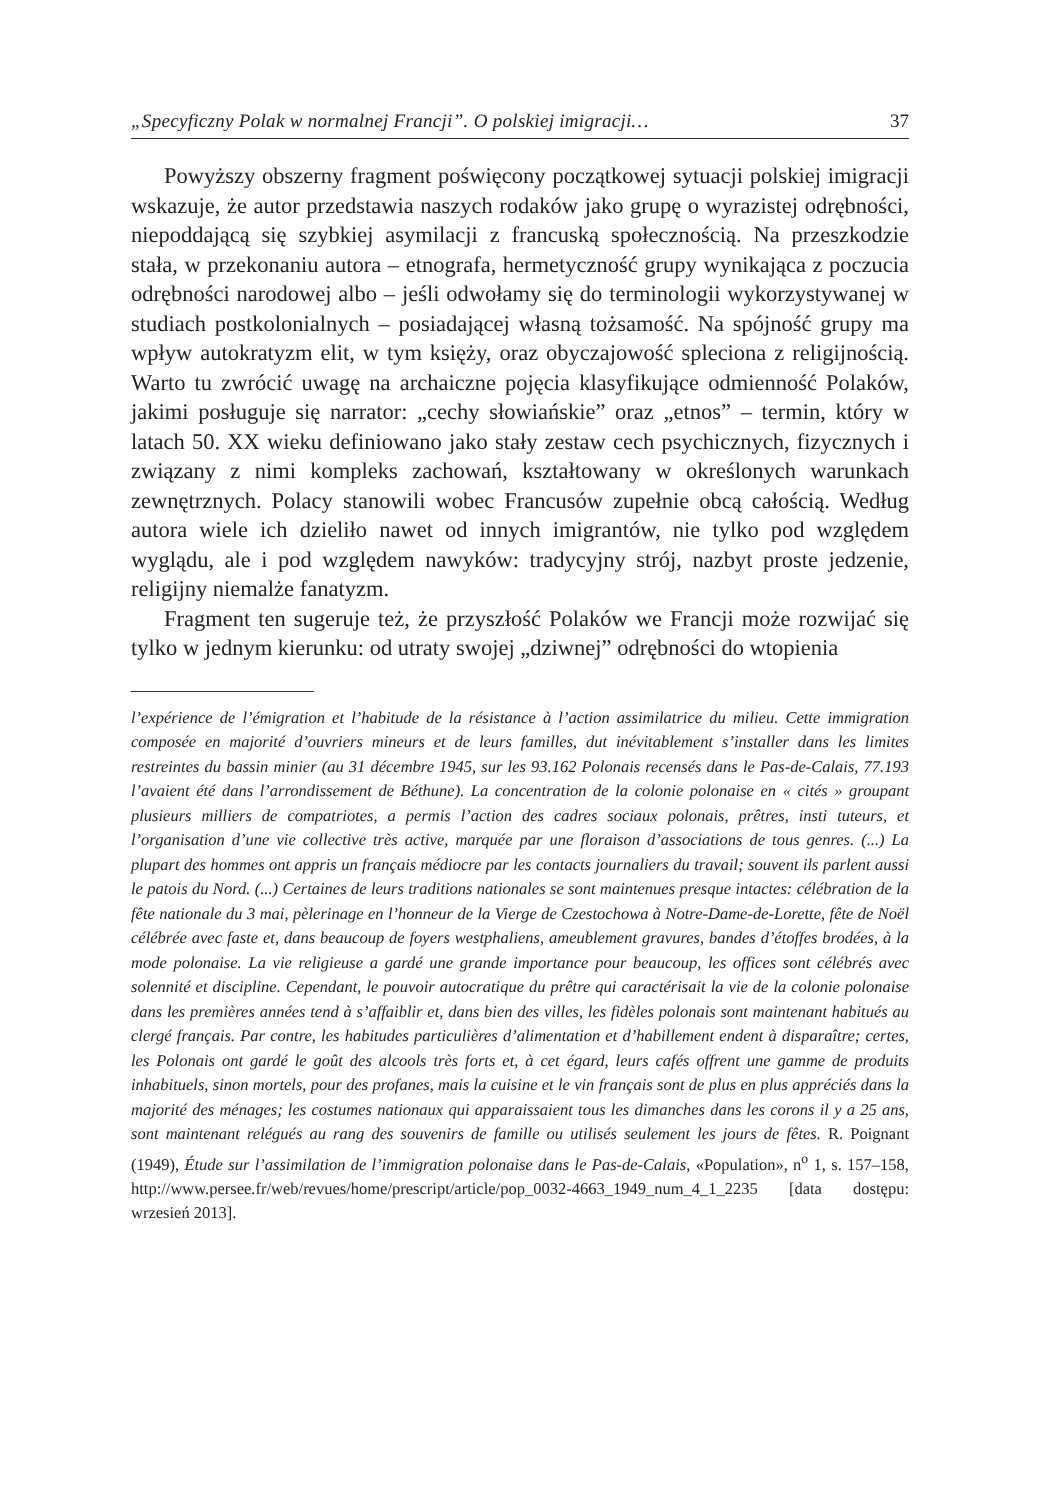„Specyficzny Polak w normalnej Francji”. O polskiej imigracji… 37
Powyższy obszerny fragment poświęcony początkowej sytuacji polskiej imigracji wskazuje, że autor przedstawia naszych rodaków jako grupę o wyrazistej odrębności, niepoddającą się szybkiej asymilacji z francuską społecznością. Na przeszkodzie stała, w przekonaniu autora – etnografa, hermetyczność grupy wynikająca z poczucia odrębności narodowej albo – jeśli odwołamy się do terminologii wykorzystywanej w studiach postkolonialnych – posiadającej własną tożsamość. Na spójność grupy ma wpływ autokratyzm elit, w tym księży, oraz obyczajowość spleciona z religijnością. Warto tu zwrócić uwagę na archaiczne pojęcia klasyfikujące odmienność Polaków, jakimi posługuje się narrator: „cechy słowiańskie” oraz „etnos” – termin, który w latach 50. XX wieku definiowano jako stały zestaw cech psychicznych, fizycznych i związany z nimi kompleks zachowań, kształtowany w określonych warunkach zewnętrznych. Polacy stanowili wobec Francusów zupełnie obcą całością. Według autora wiele ich dzieliło nawet od innych imigrantów, nie tylko pod względem wyglądu, ale i pod względem nawyków: tradycyjny strój, nazbyt proste jedzenie, religijny niemalże fanatyzm.
Fragment ten sugeruje też, że przyszłość Polaków we Francji może rozwijać się tylko w jednym kierunku: od utraty swojej „dziwnej” odrębności do wtopienia
l’expérience de l’émigration et l’habitude de la résistance à l’action assimilatrice du milieu. Cette immigration composée en majorité d’ouvriers mineurs et de leurs familles, dut inévitablement s’installer dans les limites restreintes du bassin minier (au 31 décembre 1945, sur les 93.162 Polonais recensés dans le Pas-de-Calais, 77.193 l’avaient été dans l’arrondissement de Béthune). La concentration de la colonie polonaise en « cités » groupant plusieurs milliers de compatriotes, a permis l’action des cadres sociaux polonais, prêtres, insti tuteurs, et l’organisation d’une vie collective très active, marquée par une floraison d’associations de tous genres. (...) La plupart des hommes ont appris un français médiocre par les contacts journaliers du travail; souvent ils parlent aussi le patois du Nord. (...) Certaines de leurs traditions nationales se sont maintenues presque intactes: célébration de la fête nationale du 3 mai, pèlerinage en l’honneur de la Vierge de Czestochowa à Notre-Dame-de-Lorette, fête de Noël célébrée avec faste et, dans beaucoup de foyers westphaliens, ameublement gravures, bandes d’étoffes brodées, à la mode polonaise. La vie religieuse a gardé une grande importance pour beaucoup, les offices sont célébrés avec solennité et discipline. Cependant, le pouvoir autocratique du prêtre qui caractérisait la vie de la colonie polonaise dans les premières années tend à s’affaiblir et, dans bien des villes, les fidèles polonais sont maintenant habitués au clergé français. Par contre, les habitudes particulières d’alimentation et d’habillement endent à disparaître; certes, les Polonais ont gardé le goût des alcools très forts et, à cet égard, leurs cafés offrent une gamme de produits inhabituels, sinon mortels, pour des profanes, mais la cuisine et le vin français sont de plus en plus appréciés dans la majorité des ménages; les costumes nationaux qui apparaissaient tous les dimanches dans les corons il y a 25 ans, sont maintenant relégués au rang des souvenirs de famille ou utilisés seulement les jours de fêtes. R. Poignant (1949), Étude sur l’assimilation de l’immigration polonaise dans le Pas-de-Calais, «Population», n<sup>o</sup> 1, s. 157–158, http://www.persee.fr/web/revues/home/prescript/article/pop_0032-4663_1949_num_4_1_2235 [data dostępu: wrzesień 2013].